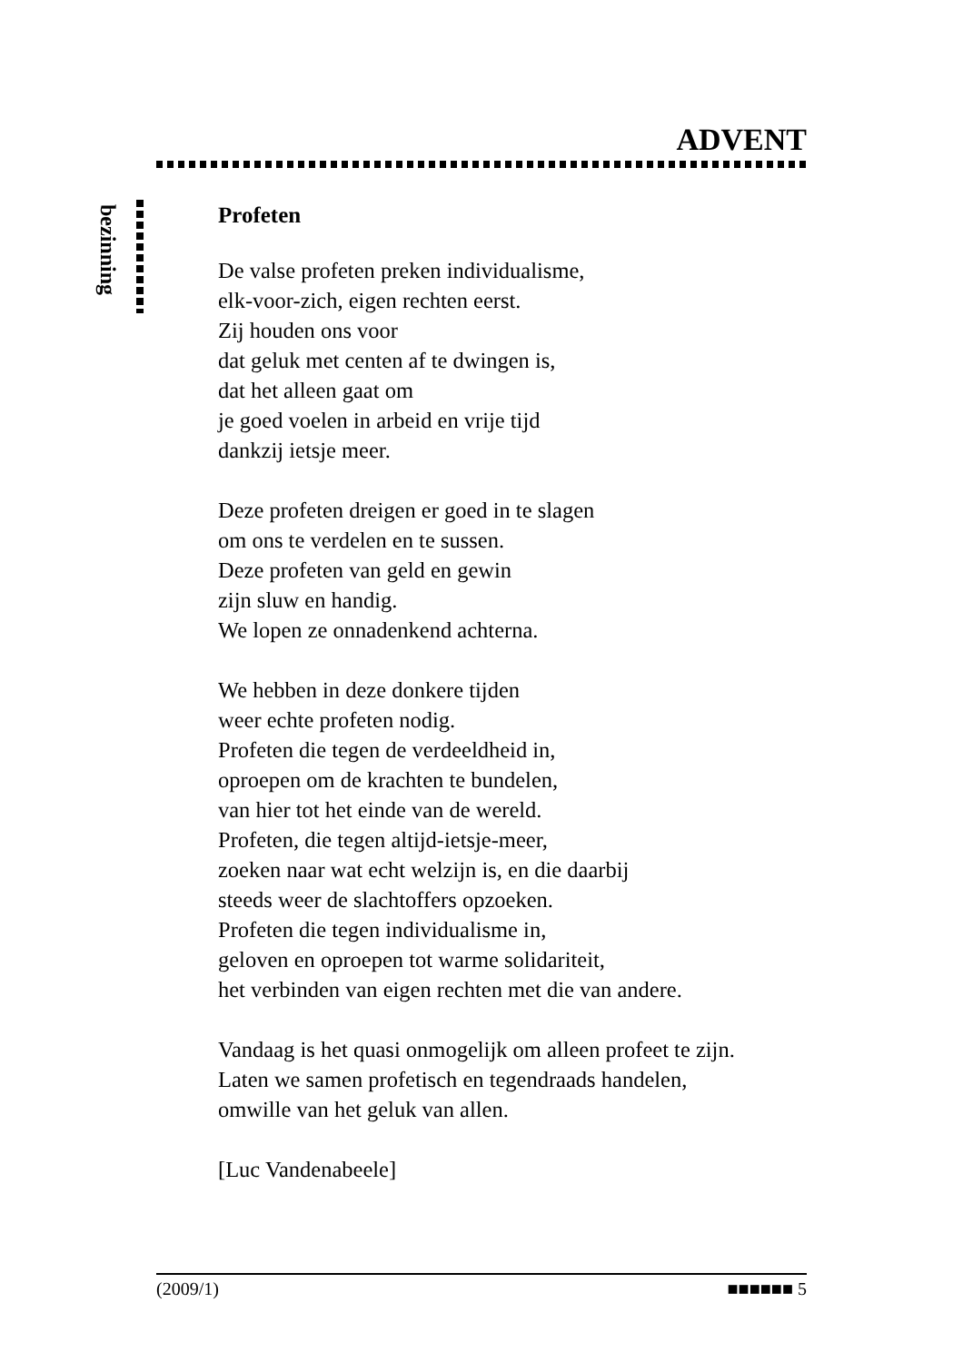ADVENT
bezinning
Profeten
De valse profeten preken individualisme,
elk-voor-zich, eigen rechten eerst.
Zij houden ons voor
dat geluk met centen af te dwingen is,
dat het alleen gaat om
je goed voelen in arbeid en vrije tijd
dankzij ietsje meer.
Deze profeten dreigen er goed in te slagen
om ons te verdelen en te sussen.
Deze profeten van geld en gewin
zijn sluw en handig.
We lopen ze onnadenkend achterna.
We hebben in deze donkere tijden
weer echte profeten nodig.
Profeten die tegen de verdeeldheid in,
oproepen om de krachten te bundelen,
van hier tot het einde van de wereld.
Profeten, die tegen altijd-ietsje-meer,
zoeken naar wat echt welzijn is, en die daarbij
steeds weer de slachtoffers opzoeken.
Profeten die tegen individualisme in,
geloven en oproepen tot warme solidariteit,
het verbinden van eigen rechten met die van andere.
Vandaag is het quasi onmogelijk om alleen profeet te zijn.
Laten we samen profetisch en tegendraads handelen,
omwille van het geluk van allen.
[Luc Vandenabeele]
(2009/1) ■■■■■■ 5